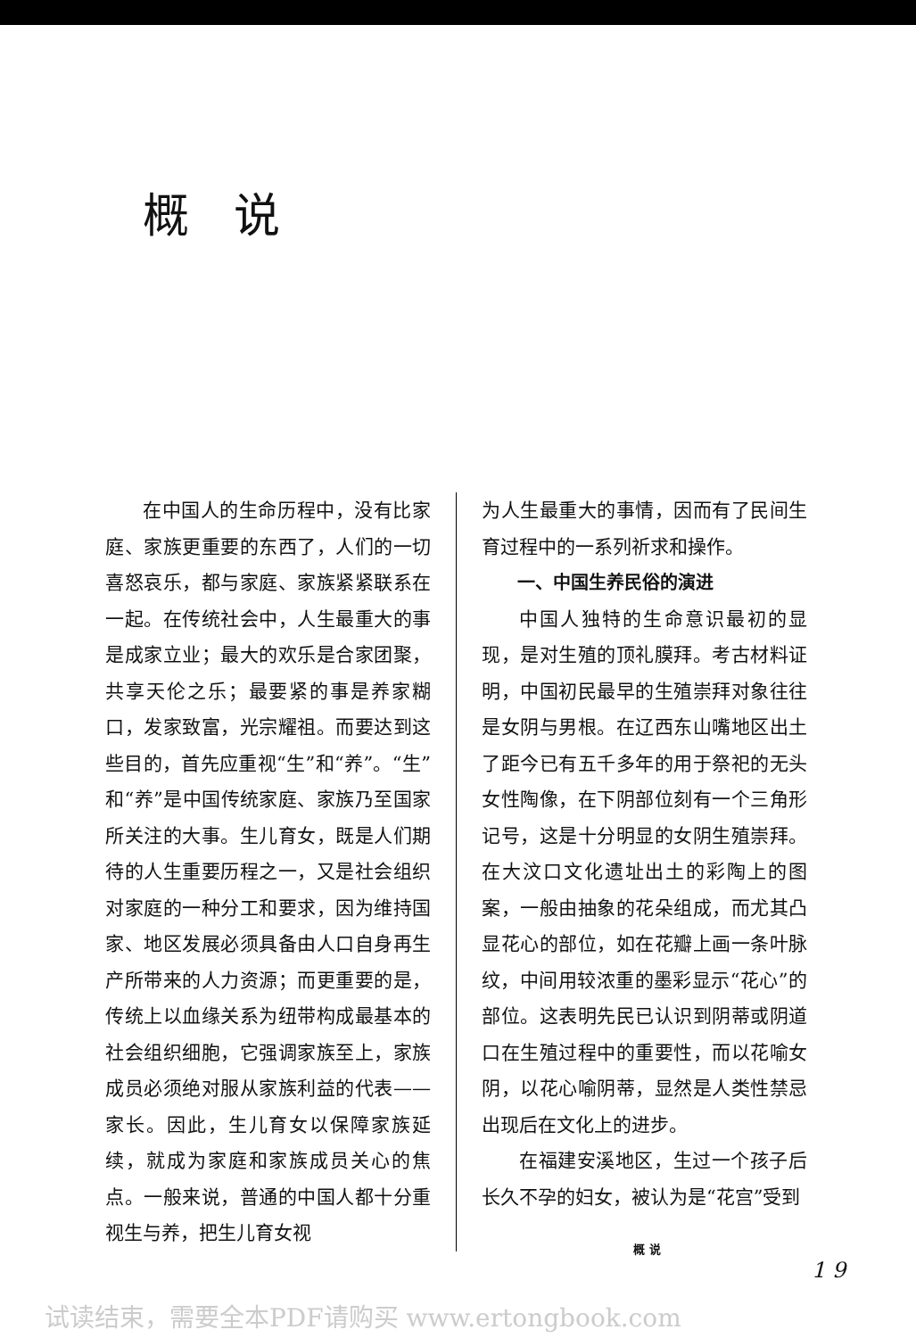概说
在中国人的生命历程中，没有比家庭、家族更重要的东西了，人们的一切喜怒哀乐，都与家庭、家族紧紧联系在一起。在传统社会中，人生最重大的事是成家立业；最大的欢乐是合家团聚，共享天伦之乐；最要紧的事是养家糊口，发家致富，光宗耀祖。而要达到这些目的，首先应重视“生”和“养”。“生”和“养”是中国传统家庭、家族乃至国家所关注的大事。生儿育女，既是人们期待的人生重要历程之一，又是社会组织对家庭的一种分工和要求，因为维持国家、地区发展必须具备由人口自身再生产所带来的人力资源；而更重要的是，传统上以血缘关系为纽带构成最基本的社会组织细胞，它强调家族至上，家族成员必须绝对服从家族利益的代表——家长。因此，生儿育女以保障家族延续，就成为家庭和家族成员关心的焦点。一般来说，普通的中国人都十分重视生与养，把生儿育女视
为人生最重大的事情，因而有了民间生育过程中的一系列祈求和操作。
一、中国生养民俗的演进
中国人独特的生命意识最初的显现，是对生殖的顶礼膜拜。考古材料证明，中国初民最早的生殖崇拜对象往往是女阴与男根。在辽西东山嘴地区出土了距今已有五千多年的用于祭祀的无头女性陶像，在下阴部位刻有一个三角形记号，这是十分明显的女阴生殖崇拜。在大汶口文化遗址出土的彩陶上的图案，一般由抽象的花朵组成，而尤其凸显花心的部位，如在花瓣上画一条叶脉纹，中间用较浓重的墨彩显示“花心”的部位。这表明先民已认识到阴蒂或阴道口在生殖过程中的重要性，而以花喻女阴，以花心喻阴蒂，显然是人类性禁忌出现后在文化上的进步。
在福建安溪地区，生过一个孩子后长久不孕的妇女，被认为是“花宫”受到
概 说
1 9
试读结束，需要全本PDF请购买 www.ertongbook.com